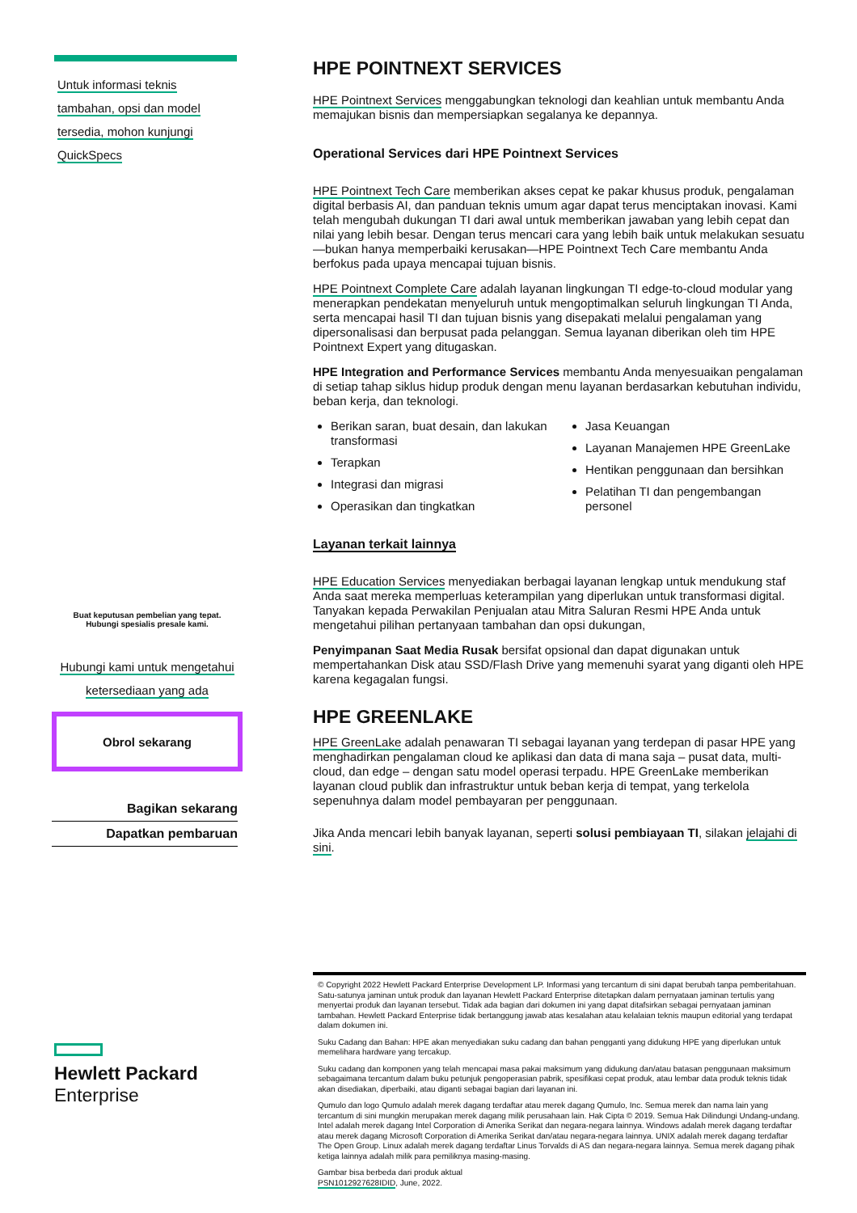Untuk informasi teknis
tambahan, opsi dan model
tersedia, mohon kunjungi
QuickSpecs
Buat keputusan pembelian yang tepat.
Hubungi spesialis presale kami.
Hubungi kami untuk mengetahui
ketersediaan yang ada
Obrol sekarang
Bagikan sekarang
Dapatkan pembaruan
Hewlett Packard
Enterprise
HPE POINTNEXT SERVICES
HPE Pointnext Services menggabungkan teknologi dan keahlian untuk membantu Anda memajukan bisnis dan mempersiapkan segalanya ke depannya.
Operational Services dari HPE Pointnext Services
HPE Pointnext Tech Care memberikan akses cepat ke pakar khusus produk, pengalaman digital berbasis AI, dan panduan teknis umum agar dapat terus menciptakan inovasi. Kami telah mengubah dukungan TI dari awal untuk memberikan jawaban yang lebih cepat dan nilai yang lebih besar. Dengan terus mencari cara yang lebih baik untuk melakukan sesuatu—bukan hanya memperbaiki kerusakan—HPE Pointnext Tech Care membantu Anda berfokus pada upaya mencapai tujuan bisnis.
HPE Pointnext Complete Care adalah layanan lingkungan TI edge-to-cloud modular yang menerapkan pendekatan menyeluruh untuk mengoptimalkan seluruh lingkungan TI Anda, serta mencapai hasil TI dan tujuan bisnis yang disepakati melalui pengalaman yang dipersonalisasi dan berpusat pada pelanggan. Semua layanan diberikan oleh tim HPE Pointnext Expert yang ditugaskan.
HPE Integration and Performance Services membantu Anda menyesuaikan pengalaman di setiap tahap siklus hidup produk dengan menu layanan berdasarkan kebutuhan individu, beban kerja, dan teknologi.
Berikan saran, buat desain, dan lakukan transformasi
Terapkan
Integrasi dan migrasi
Operasikan dan tingkatkan
Jasa Keuangan
Layanan Manajemen HPE GreenLake
Hentikan penggunaan dan bersihkan
Pelatihan TI dan pengembangan personel
Layanan terkait lainnya
HPE Education Services menyediakan berbagai layanan lengkap untuk mendukung staf Anda saat mereka memperluas keterampilan yang diperlukan untuk transformasi digital. Tanyakan kepada Perwakilan Penjualan atau Mitra Saluran Resmi HPE Anda untuk mengetahui pilihan pertanyaan tambahan dan opsi dukungan,
Penyimpanan Saat Media Rusak bersifat opsional dan dapat digunakan untuk mempertahankan Disk atau SSD/Flash Drive yang memenuhi syarat yang diganti oleh HPE karena kegagalan fungsi.
HPE GREENLAKE
HPE GreenLake adalah penawaran TI sebagai layanan yang terdepan di pasar HPE yang menghadirkan pengalaman cloud ke aplikasi dan data di mana saja – pusat data, multi-cloud, dan edge – dengan satu model operasi terpadu. HPE GreenLake memberikan layanan cloud publik dan infrastruktur untuk beban kerja di tempat, yang terkelola sepenuhnya dalam model pembayaran per penggunaan.
Jika Anda mencari lebih banyak layanan, seperti solusi pembiayaan TI, silakan jelajahi di sini.
© Copyright 2022 Hewlett Packard Enterprise Development LP. Informasi yang tercantum di sini dapat berubah tanpa pemberitahuan. Satu-satunya jaminan untuk produk dan layanan Hewlett Packard Enterprise ditetapkan dalam pernyataan jaminan tertulis yang menyertai produk dan layanan tersebut. Tidak ada bagian dari dokumen ini yang dapat ditafsirkan sebagai pernyataan jaminan tambahan. Hewlett Packard Enterprise tidak bertanggung jawab atas kesalahan atau kelalaian teknis maupun editorial yang terdapat dalam dokumen ini.
Suku Cadang dan Bahan: HPE akan menyediakan suku cadang dan bahan pengganti yang didukung HPE yang diperlukan untuk memelihara hardware yang tercakup.
Suku cadang dan komponen yang telah mencapai masa pakai maksimum yang didukung dan/atau batasan penggunaan maksimum sebagaimana tercantum dalam buku petunjuk pengoperasian pabrik, spesifikasi cepat produk, atau lembar data produk teknis tidak akan disediakan, diperbaiki, atau diganti sebagai bagian dari layanan ini.
Qumulo dan logo Qumulo adalah merek dagang terdaftar atau merek dagang Qumulo, Inc. Semua merek dan nama lain yang tercantum di sini mungkin merupakan merek dagang milik perusahaan lain. Hak Cipta © 2019. Semua Hak Dilindungi Undang-undang. Intel adalah merek dagang Intel Corporation di Amerika Serikat dan negara-negara lainnya. Windows adalah merek dagang terdaftar atau merek dagang Microsoft Corporation di Amerika Serikat dan/atau negara-negara lainnya. UNIX adalah merek dagang terdaftar The Open Group. Linux adalah merek dagang terdaftar Linus Torvalds di AS dan negara-negara lainnya. Semua merek dagang pihak ketiga lainnya adalah milik para pemiliknya masing-masing.
Gambar bisa berbeda dari produk aktual
PSN1012927628IDID, June, 2022.